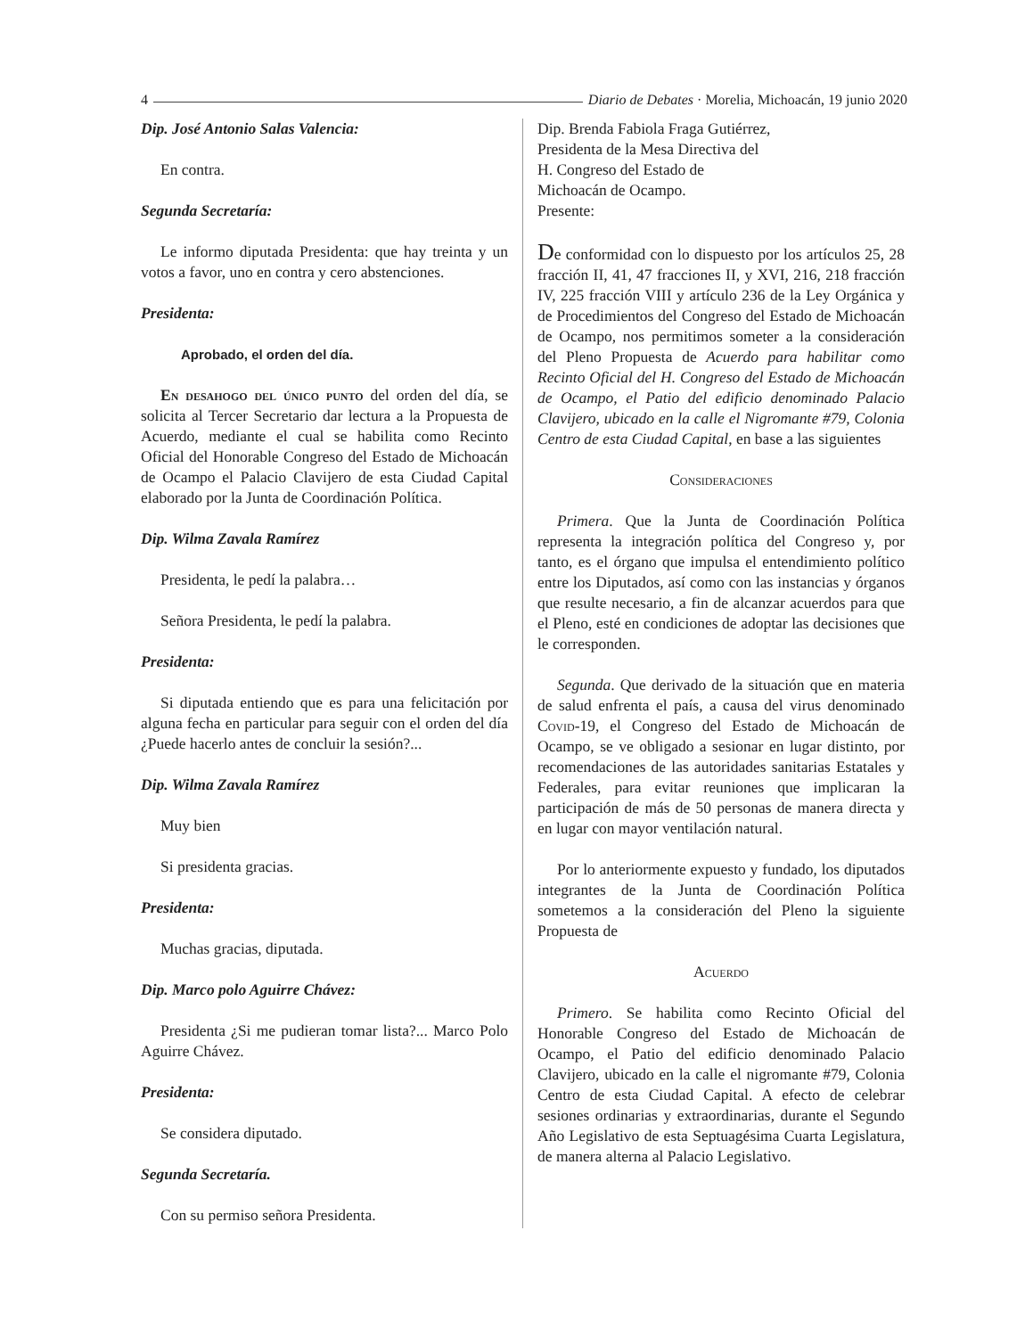4 Diario de Debates · Morelia, Michoacán, 19 junio 2020
Dip. José Antonio Salas Valencia:
En contra.
Segunda Secretaría:
Le informo diputada Presidenta: que hay treinta y un votos a favor, uno en contra y cero abstenciones.
Presidenta:
Aprobado, el orden del día.
En desahogo del único punto del orden del día, se solicita al Tercer Secretario dar lectura a la Propuesta de Acuerdo, mediante el cual se habilita como Recinto Oficial del Honorable Congreso del Estado de Michoacán de Ocampo el Palacio Clavijero de esta Ciudad Capital elaborado por la Junta de Coordinación Política.
Dip. Wilma Zavala Ramírez
Presidenta, le pedí la palabra…
Señora Presidenta, le pedí la palabra.
Presidenta:
Si diputada entiendo que es para una felicitación por alguna fecha en particular para seguir con el orden del día ¿Puede hacerlo antes de concluir la sesión?...
Dip. Wilma Zavala Ramírez
Muy bien
Si presidenta gracias.
Presidenta:
Muchas gracias, diputada.
Dip. Marco polo Aguirre Chávez:
Presidenta ¿Si me pudieran tomar lista?... Marco Polo Aguirre Chávez.
Presidenta:
Se considera diputado.
Segunda Secretaría.
Con su permiso señora Presidenta.
Dip. Brenda Fabiola Fraga Gutiérrez,
Presidenta de la Mesa Directiva del
H. Congreso del Estado de
Michoacán de Ocampo.
Presente:
De conformidad con lo dispuesto por los artículos 25, 28 fracción II, 41, 47 fracciones II, y XVI, 216, 218 fracción IV, 225 fracción VIII y artículo 236 de la Ley Orgánica y de Procedimientos del Congreso del Estado de Michoacán de Ocampo, nos permitimos someter a la consideración del Pleno Propuesta de Acuerdo para habilitar como Recinto Oficial del H. Congreso del Estado de Michoacán de Ocampo, el Patio del edificio denominado Palacio Clavijero, ubicado en la calle el Nigromante #79, Colonia Centro de esta Ciudad Capital, en base a las siguientes
Consideraciones
Primera. Que la Junta de Coordinación Política representa la integración política del Congreso y, por tanto, es el órgano que impulsa el entendimiento político entre los Diputados, así como con las instancias y órganos que resulte necesario, a fin de alcanzar acuerdos para que el Pleno, esté en condiciones de adoptar las decisiones que le corresponden.
Segunda. Que derivado de la situación que en materia de salud enfrenta el país, a causa del virus denominado Covid-19, el Congreso del Estado de Michoacán de Ocampo, se ve obligado a sesionar en lugar distinto, por recomendaciones de las autoridades sanitarias Estatales y Federales, para evitar reuniones que implicaran la participación de más de 50 personas de manera directa y en lugar con mayor ventilación natural.
Por lo anteriormente expuesto y fundado, los diputados integrantes de la Junta de Coordinación Política sometemos a la consideración del Pleno la siguiente Propuesta de
Acuerdo
Primero. Se habilita como Recinto Oficial del Honorable Congreso del Estado de Michoacán de Ocampo, el Patio del edificio denominado Palacio Clavijero, ubicado en la calle el nigromante #79, Colonia Centro de esta Ciudad Capital. A efecto de celebrar sesiones ordinarias y extraordinarias, durante el Segundo Año Legislativo de esta Septuagésima Cuarta Legislatura, de manera alterna al Palacio Legislativo.